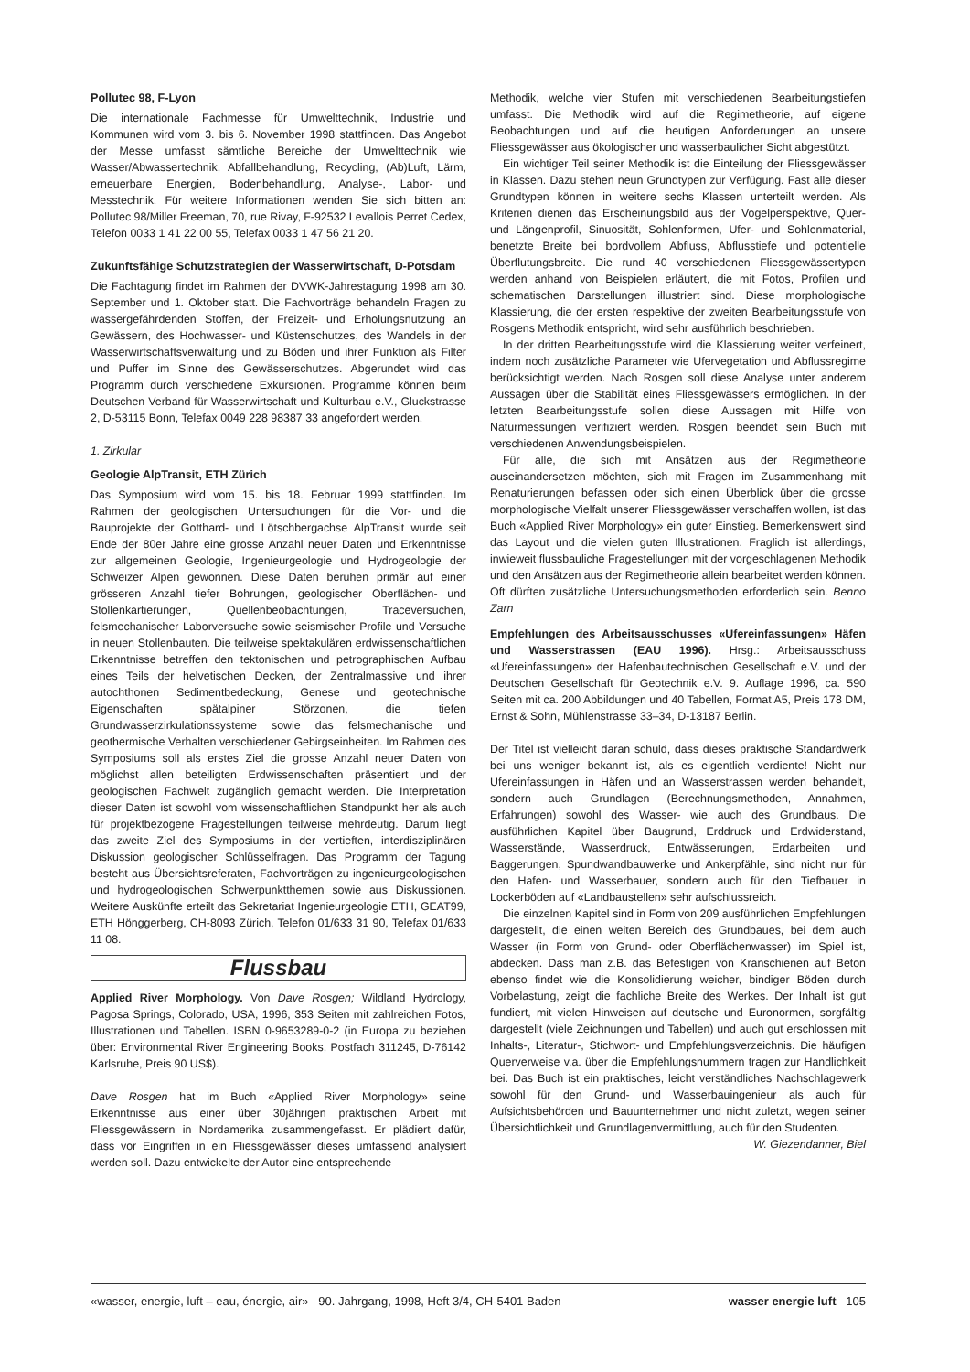Pollutec 98, F-Lyon
Die internationale Fachmesse für Umwelttechnik, Industrie und Kommunen wird vom 3. bis 6. November 1998 stattfinden. Das Angebot der Messe umfasst sämtliche Bereiche der Umwelttechnik wie Wasser/Abwassertechnik, Abfallbehandlung, Recycling, (Ab)Luft, Lärm, erneuerbare Energien, Bodenbehandlung, Analyse-, Labor- und Messtechnik. Für weitere Informationen wenden Sie sich bitten an: Pollutec 98/Miller Freeman, 70, rue Rivay, F-92532 Levallois Perret Cedex, Telefon 0033 1 41 22 00 55, Telefax 0033 1 47 56 21 20.
Zukunftsfähige Schutzstrategien der Wasserwirtschaft, D-Potsdam
Die Fachtagung findet im Rahmen der DVWK-Jahrestagung 1998 am 30. September und 1. Oktober statt. Die Fachvorträge behandeln Fragen zu wassergefährdenden Stoffen, der Freizeit- und Erholungsnutzung an Gewässern, des Hochwasser- und Küstenschutzes, des Wandels in der Wasserwirtschaftsverwaltung und zu Böden und ihrer Funktion als Filter und Puffer im Sinne des Gewässerschutzes. Abgerundet wird das Programm durch verschiedene Exkursionen. Programme können beim Deutschen Verband für Wasserwirtschaft und Kulturbau e.V., Gluckstrasse 2, D-53115 Bonn, Telefax 0049 228 98387 33 angefordert werden.
1. Zirkular
Geologie AlpTransit, ETH Zürich
Das Symposium wird vom 15. bis 18. Februar 1999 stattfinden. Im Rahmen der geologischen Untersuchungen für die Vor- und die Bauprojekte der Gotthard- und Lötschbergachse AlpTransit wurde seit Ende der 80er Jahre eine grosse Anzahl neuer Daten und Erkenntnisse zur allgemeinen Geologie, Ingenieurgeologie und Hydrogeologie der Schweizer Alpen gewonnen. Diese Daten beruhen primär auf einer grösseren Anzahl tiefer Bohrungen, geologischer Oberflächen- und Stollenkartierungen, Quellenbeobachtungen, Traceversuchen, felsmechanischer Laborversuche sowie seismischer Profile und Versuche in neuen Stollenbauten. Die teilweise spektakulären erdwissenschaftlichen Erkenntnisse betreffen den tektonischen und petrographischen Aufbau eines Teils der helvetischen Decken, der Zentralmassive und ihrer autochthonen Sedimentbedeckung, Genese und geotechnische Eigenschaften spätalpiner Störzonen, die tiefen Grundwasserzirkulationssysteme sowie das felsmechanische und geothermische Verhalten verschiedener Gebirgseinheiten. Im Rahmen des Symposiums soll als erstes Ziel die grosse Anzahl neuer Daten von möglichst allen beteiligten Erdwissenschaften präsentiert und der geologischen Fachwelt zugänglich gemacht werden. Die Interpretation dieser Daten ist sowohl vom wissenschaftlichen Standpunkt her als auch für projektbezogene Fragestellungen teilweise mehrdeutig. Darum liegt das zweite Ziel des Symposiums in der vertieften, interdisziplinären Diskussion geologischer Schlüsselfragen. Das Programm der Tagung besteht aus Übersichtsreferaten, Fachvorträgen zu ingenieurgeologischen und hydrogeologischen Schwerpunktthemen sowie aus Diskussionen. Weitere Auskünfte erteilt das Sekretariat Ingenieurgeologie ETH, GEAT99, ETH Hönggerberg, CH-8093 Zürich, Telefon 01/633 31 90, Telefax 01/633 11 08.
Flussbau
Applied River Morphology. Von Dave Rosgen; Wildland Hydrology, Pagosa Springs, Colorado, USA, 1996, 353 Seiten mit zahlreichen Fotos, Illustrationen und Tabellen. ISBN 0-9653289-0-2 (in Europa zu beziehen über: Environmental River Engineering Books, Postfach 311245, D-76142 Karlsruhe, Preis 90 US$).
Dave Rosgen hat im Buch «Applied River Morphology» seine Erkenntnisse aus einer über 30jährigen praktischen Arbeit mit Fliessgewässern in Nordamerika zusammengefasst. Er plädiert dafür, dass vor Eingriffen in ein Fliessgewässer dieses umfassend analysiert werden soll. Dazu entwickelte der Autor eine entsprechende
Methodik, welche vier Stufen mit verschiedenen Bearbeitungstiefen umfasst. Die Methodik wird auf die Regimetheorie, auf eigene Beobachtungen und auf die heutigen Anforderungen an unsere Fliessgewässer aus ökologischer und wasserbaulicher Sicht abgestützt.
Ein wichtiger Teil seiner Methodik ist die Einteilung der Fliessgewässer in Klassen. Dazu stehen neun Grundtypen zur Verfügung. Fast alle dieser Grundtypen können in weitere sechs Klassen unterteilt werden. Als Kriterien dienen das Erscheinungsbild aus der Vogelperspektive, Quer- und Längenprofil, Sinuosität, Sohlenformen, Ufer- und Sohlenmaterial, benetzte Breite bei bordvollem Abfluss, Abflusstiefe und potentielle Überflutungsbreite. Die rund 40 verschiedenen Fliessgewässertypen werden anhand von Beispielen erläutert, die mit Fotos, Profilen und schematischen Darstellungen illustriert sind. Diese morphologische Klassierung, die der ersten respektive der zweiten Bearbeitungsstufe von Rosgens Methodik entspricht, wird sehr ausführlich beschrieben.
In der dritten Bearbeitungsstufe wird die Klassierung weiter verfeinert, indem noch zusätzliche Parameter wie Ufervegetation und Abflussregime berücksichtigt werden. Nach Rosgen soll diese Analyse unter anderem Aussagen über die Stabilität eines Fliessgewässers ermöglichen. In der letzten Bearbeitungsstufe sollen diese Aussagen mit Hilfe von Naturmessungen verifiziert werden. Rosgen beendet sein Buch mit verschiedenen Anwendungsbeispielen.
Für alle, die sich mit Ansätzen aus der Regimetheorie auseinandersetzen möchten, sich mit Fragen im Zusammenhang mit Renaturierungen befassen oder sich einen Überblick über die grosse morphologische Vielfalt unserer Fliessgewässer verschaffen wollen, ist das Buch «Applied River Morphology» ein guter Einstieg. Bemerkenswert sind das Layout und die vielen guten Illustrationen. Fraglich ist allerdings, inwieweit flussbauliche Fragestellungen mit der vorgeschlagenen Methodik und den Ansätzen aus der Regimetheorie allein bearbeitet werden können. Oft dürften zusätzliche Untersuchungsmethoden erforderlich sein. Benno Zarn
Empfehlungen des Arbeitsausschusses «Ufereinfassungen» Häfen und Wasserstrassen (EAU 1996). Hrsg.: Arbeitsausschuss «Ufereinfassungen» der Hafenbautechnischen Gesellschaft e.V. und der Deutschen Gesellschaft für Geotechnik e.V. 9. Auflage 1996, ca. 590 Seiten mit ca. 200 Abbildungen und 40 Tabellen, Format A5, Preis 178 DM, Ernst & Sohn, Mühlenstrasse 33–34, D-13187 Berlin.
Der Titel ist vielleicht daran schuld, dass dieses praktische Standardwerk bei uns weniger bekannt ist, als es eigentlich verdiente! Nicht nur Ufereinfassungen in Häfen und an Wasserstrassen werden behandelt, sondern auch Grundlagen (Berechnungsmethoden, Annahmen, Erfahrungen) sowohl des Wasser- wie auch des Grundbaus. Die ausführlichen Kapitel über Baugrund, Erddruck und Erdwiderstand, Wasserstände, Wasserdruck, Entwässerungen, Erdarbeiten und Baggerungen, Spundwandbauwerke und Ankerpfähle, sind nicht nur für den Hafen- und Wasserbauer, sondern auch für den Tiefbauer in Lockerböden auf «Landbaustellen» sehr aufschlussreich.
Die einzelnen Kapitel sind in Form von 209 ausführlichen Empfehlungen dargestellt, die einen weiten Bereich des Grundbaues, bei dem auch Wasser (in Form von Grund- oder Oberflächenwasser) im Spiel ist, abdecken. Dass man z.B. das Befestigen von Kranschienen auf Beton ebenso findet wie die Konsolidierung weicher, bindiger Böden durch Vorbelastung, zeigt die fachliche Breite des Werkes. Der Inhalt ist gut fundiert, mit vielen Hinweisen auf deutsche und Euronormen, sorgfältig dargestellt (viele Zeichnungen und Tabellen) und auch gut erschlossen mit Inhalts-, Literatur-, Stichwort- und Empfehlungsverzeichnis. Die häufigen Querverweise v.a. über die Empfehlungsnummern tragen zur Handlichkeit bei. Das Buch ist ein praktisches, leicht verständliches Nachschlagewerk sowohl für den Grund- und Wasserbauingenieur als auch für Aufsichtsbehörden und Bauunternehmer und nicht zuletzt, wegen seiner Übersichtlichkeit und Grundlagenvermittlung, auch für den Studenten. W. Giezendanner, Biel
«wasser, energie, luft – eau, énergie, air» 90. Jahrgang, 1998, Heft 3/4, CH-5401 Baden wasser energie luft 105